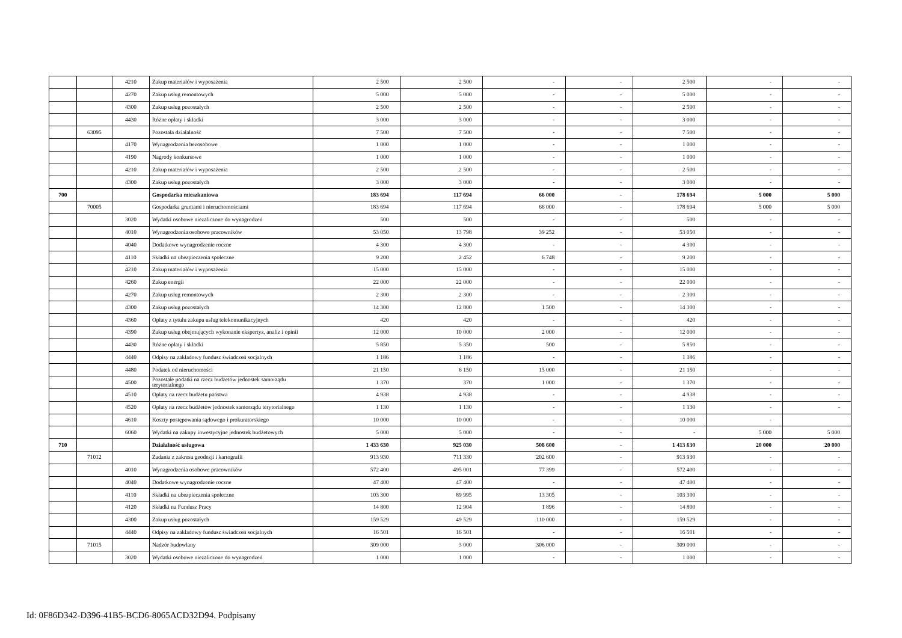| | | 4210 | Zakup materiałów i wyposażenia | 2 500 | 2 500 | - | - | 2 500 | - | - |
| | | 4270 | Zakup usług remontowych | 5 000 | 5 000 | - | - | 5 000 | - | - |
| | | 4300 | Zakup usług pozostałych | 2 500 | 2 500 | - | - | 2 500 | - | - |
| | | 4430 | Różne opłaty i składki | 3 000 | 3 000 | - | - | 3 000 | - | - |
| | 63095 | | Pozostała działalność | 7 500 | 7 500 | - | - | 7 500 | - | - |
| | | 4170 | Wynagrodzenia bezosobowe | 1 000 | 1 000 | - | - | 1 000 | - | - |
| | | 4190 | Nagrody konkursowe | 1 000 | 1 000 | - | - | 1 000 | - | - |
| | | 4210 | Zakup materiałów i wyposażenia | 2 500 | 2 500 | - | - | 2 500 | - | - |
| | | 4300 | Zakup usług pozostałych | 3 000 | 3 000 | - | - | 3 000 | - | - |
| 700 | | | Gospodarka mieszkaniowa | 183 694 | 117 694 | 66 000 | - | 178 694 | 5 000 | 5 000 |
| | 70005 | | Gospodarka gruntami i nieruchomościami | 183 694 | 117 694 | 66 000 | - | 178 694 | 5 000 | 5 000 |
| | | 3020 | Wydatki osobowe niezaliczone do wynagrodzeń | 500 | 500 | - | - | 500 | - | - |
| | | 4010 | Wynagrodzenia osobowe pracowników | 53 050 | 13 798 | 39 252 | - | 53 050 | - | - |
| | | 4040 | Dodatkowe wynagrodzenie roczne | 4 300 | 4 300 | - | - | 4 300 | - | - |
| | | 4110 | Składki na ubezpieczenia społeczne | 9 200 | 2 452 | 6 748 | - | 9 200 | - | - |
| | | 4210 | Zakup materiałów i wyposażenia | 15 000 | 15 000 | - | - | 15 000 | - | - |
| | | 4260 | Zakup energii | 22 000 | 22 000 | - | - | 22 000 | - | - |
| | | 4270 | Zakup usług remontowych | 2 300 | 2 300 | - | - | 2 300 | - | - |
| | | 4300 | Zakup usług pozostałych | 14 300 | 12 800 | 1 500 | - | 14 300 | - | - |
| | | 4360 | Opłaty z tytułu zakupu usług telekomunikacyjnych | 420 | 420 | - | - | 420 | - | - |
| | | 4390 | Zakup usług obejmujących wykonanie ekspertyz, analiz i opinii | 12 000 | 10 000 | 2 000 | - | 12 000 | - | - |
| | | 4430 | Różne opłaty i składki | 5 850 | 5 350 | 500 | - | 5 850 | - | - |
| | | 4440 | Odpisy na zakładowy fundusz świadczeń socjalnych | 1 186 | 1 186 | - | - | 1 186 | - | - |
| | | 4480 | Podatek od nieruchomości | 21 150 | 6 150 | 15 000 | - | 21 150 | - | - |
| | | 4500 | Pozostałe podatki na rzecz budżetów jednostek samorządu terytorialnego | 1 370 | 370 | 1 000 | - | 1 370 | - | - |
| | | 4510 | Opłaty na rzecz budżetu państwa | 4 938 | 4 938 | - | - | 4 938 | - | - |
| | | 4520 | Opłaty na rzecz budżetów jednostek samorządu terytorialnego | 1 130 | 1 130 | - | - | 1 130 | - | - |
| | | 4610 | Koszty postępowania sądowego i prokuratorskiego | 10 000 | 10 000 | - | - | 10 000 | - | |
| | | 6060 | Wydatki na zakupy inwestycyjne jednostek budżetowych | 5 000 | 5 000 | - | - | - | 5 000 | 5 000 |
| 710 | | | Działalność usługowa | 1 433 630 | 925 030 | 508 600 | - | 1 413 630 | 20 000 | 20 000 |
| | 71012 | | Zadania z zakresu geodezji i kartografii | 913 930 | 711 330 | 202 600 | - | 913 930 | - | - |
| | | 4010 | Wynagrodzenia osobowe pracowników | 572 400 | 495 001 | 77 399 | - | 572 400 | - | - |
| | | 4040 | Dodatkowe wynagrodzenie roczne | 47 400 | 47 400 | - | - | 47 400 | - | - |
| | | 4110 | Składki na ubezpieczenia społeczne | 103 300 | 89 995 | 13 305 | - | 103 300 | - | - |
| | | 4120 | Składki na Fundusz Pracy | 14 800 | 12 904 | 1 896 | - | 14 800 | - | - |
| | | 4300 | Zakup usług pozostałych | 159 529 | 49 529 | 110 000 | - | 159 529 | - | - |
| | | 4440 | Odpisy na zakładowy fundusz świadczeń socjalnych | 16 501 | 16 501 | - | - | 16 501 | - | - |
| | 71015 | | Nadzór budowlany | 309 000 | 3 000 | 306 000 | - | 309 000 | - | - |
| | | 3020 | Wydatki osobowe niezaliczone do wynagrodzeń | 1 000 | 1 000 | - | - | 1 000 | - | - |
Id: 0F86D342-D396-41B5-BCD6-8065ACD32D94. Podpisany